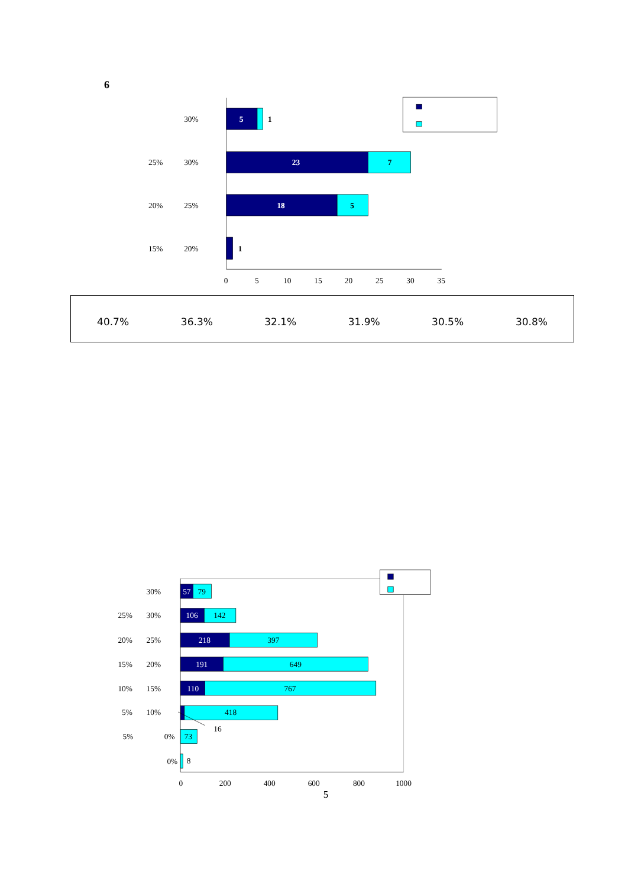6
5
1
23
7
18
5
1
30%
25%
30%
20%
25%
15%
20%
0
5
10
15
20
25
30
35
| 40.7% | 36.3% | 32.1% | 31.9% | 30.5% | 30.8% |
57
79
106
142
218
397
191
649
110
767
418
16
73
8
30%
25%
30%
20%
25%
15%
20%
10%
15%
5%
10%
5%
0%
0%
0
200
400
600
800
1000
5